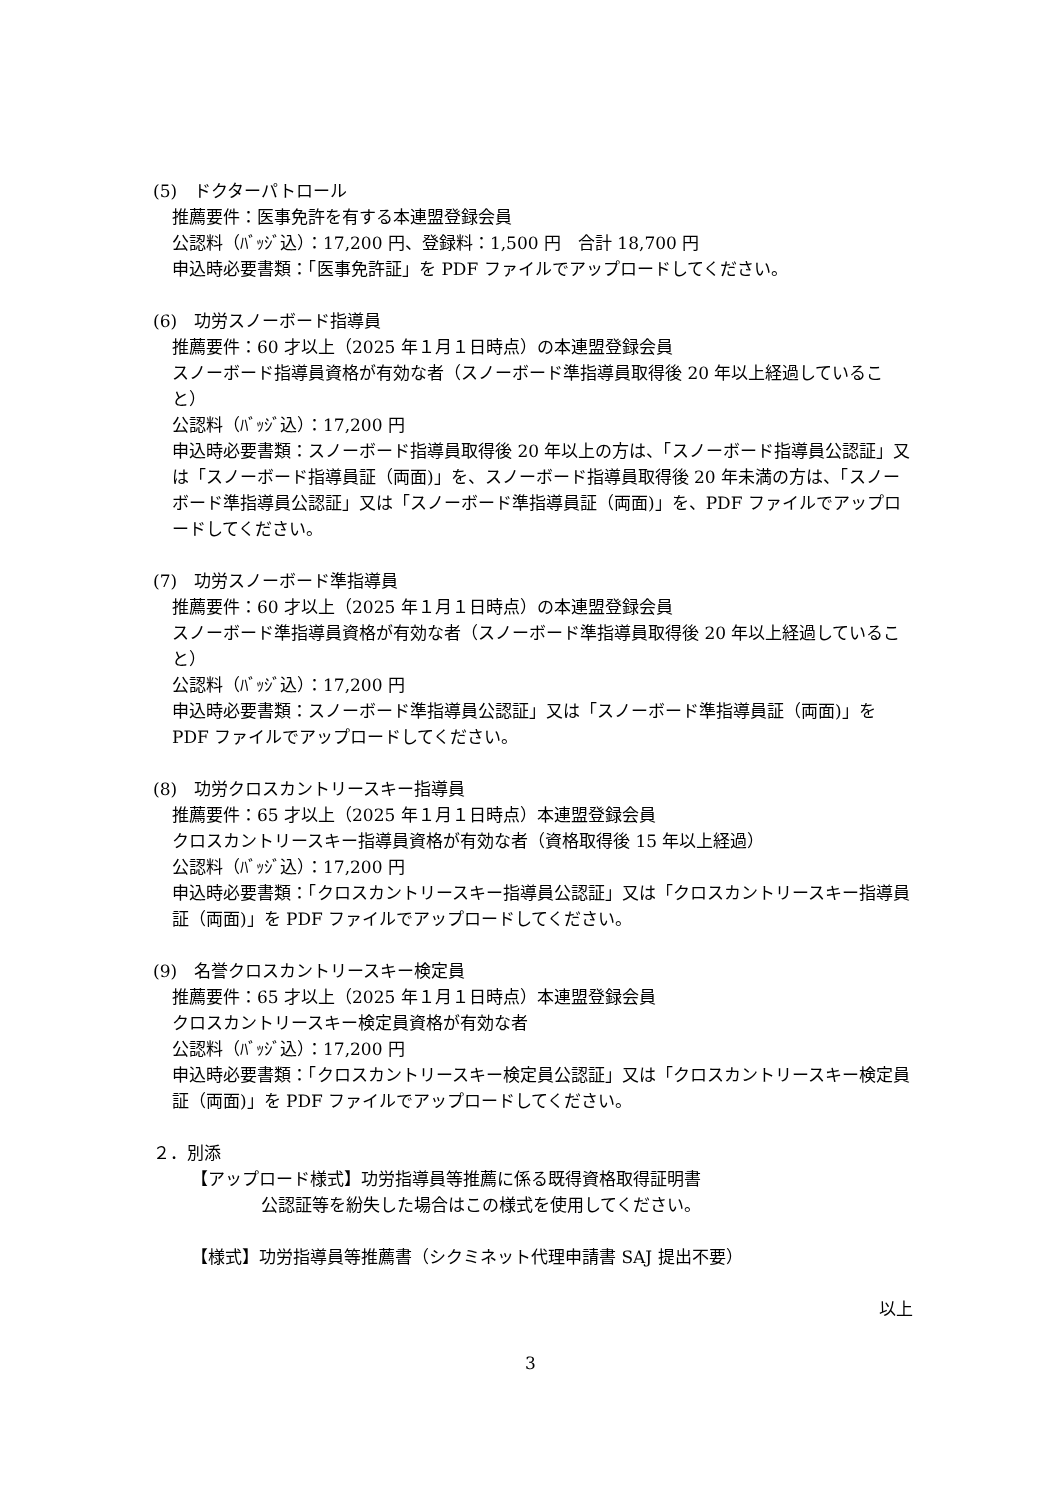(5)　ドクターパトロール
推薦要件：医事免許を有する本連盟登録会員
公認料（ﾊﾞｯｼﾞ込）：17,200 円、登録料：1,500 円　合計 18,700 円
申込時必要書類：「医事免許証」を PDF ファイルでアップロードしてください。
(6)　功労スノーボード指導員
推薦要件：60 才以上（2025 年１月１日時点）の本連盟登録会員
スノーボード指導員資格が有効な者（スノーボード準指導員取得後 20 年以上経過していること）
公認料（ﾊﾞｯｼﾞ込）：17,200 円
申込時必要書類：スノーボード指導員取得後 20 年以上の方は、「スノーボード指導員公認証」又は「スノーボード指導員証（両面)」を、スノーボード指導員取得後 20 年未満の方は、「スノーボード準指導員公認証」又は「スノーボード準指導員証（両面)」を、PDF ファイルでアップロードしてください。
(7)　功労スノーボード準指導員
推薦要件：60 才以上（2025 年１月１日時点）の本連盟登録会員
スノーボード準指導員資格が有効な者（スノーボード準指導員取得後 20 年以上経過していること）
公認料（ﾊﾞｯｼﾞ込）：17,200 円
申込時必要書類：スノーボード準指導員公認証」又は「スノーボード準指導員証（両面)」を PDF ファイルでアップロードしてください。
(8)　功労クロスカントリースキー指導員
推薦要件：65 才以上（2025 年１月１日時点）本連盟登録会員
クロスカントリースキー指導員資格が有効な者（資格取得後 15 年以上経過）
公認料（ﾊﾞｯｼﾞ込）：17,200 円
申込時必要書類：「クロスカントリースキー指導員公認証」又は「クロスカントリースキー指導員証（両面)」を PDF ファイルでアップロードしてください。
(9)　名誉クロスカントリースキー検定員
推薦要件：65 才以上（2025 年１月１日時点）本連盟登録会員
クロスカントリースキー検定員資格が有効な者
公認料（ﾊﾞｯｼﾞ込）：17,200 円
申込時必要書類：「クロスカントリースキー検定員公認証」又は「クロスカントリースキー検定員証（両面)」を PDF ファイルでアップロードしてください。
２．別添
【アップロード様式】功労指導員等推薦に係る既得資格取得証明書
公認証等を紛失した場合はこの様式を使用してください。
【様式】功労指導員等推薦書（シクミネット代理申請書 SAJ 提出不要）
以上
3